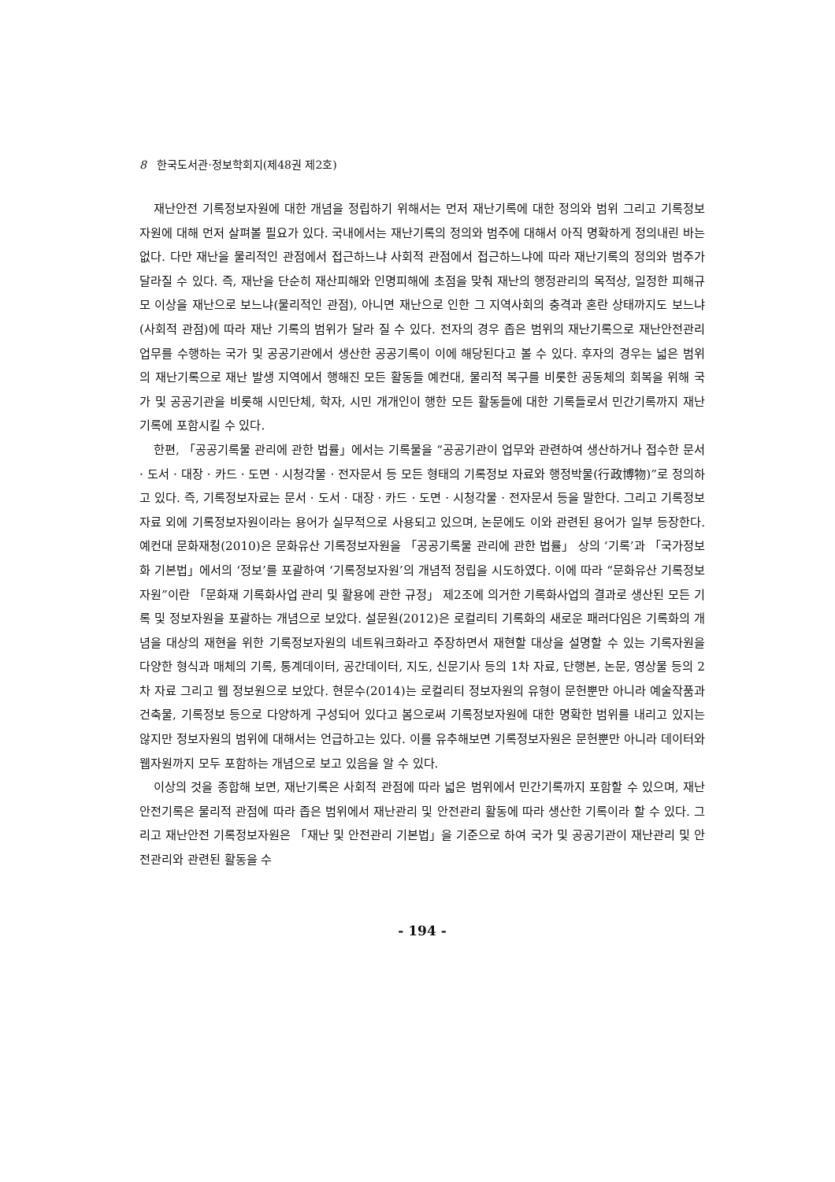8 한국도서관·정보학회지(제48권 제2호)
재난안전 기록정보자원에 대한 개념을 정립하기 위해서는 먼저 재난기록에 대한 정의와 범위 그리고 기록정보자원에 대해 먼저 살펴볼 필요가 있다. 국내에서는 재난기록의 정의와 범주에 대해서 아직 명확하게 정의내린 바는 없다. 다만 재난을 물리적인 관점에서 접근하느냐 사회적 관점에서 접근하느냐에 따라 재난기록의 정의와 범주가 달라질 수 있다. 즉, 재난을 단순히 재산피해와 인명피해에 초점을 맞춰 재난의 행정관리의 목적상, 일정한 피해규모 이상을 재난으로 보느냐(물리적인 관점), 아니면 재난으로 인한 그 지역사회의 충격과 혼란 상태까지도 보느냐(사회적 관점)에 따라 재난 기록의 범위가 달라 질 수 있다. 전자의 경우 좁은 범위의 재난기록으로 재난안전관리 업무를 수행하는 국가 및 공공기관에서 생산한 공공기록이 이에 해당된다고 볼 수 있다. 후자의 경우는 넓은 범위의 재난기록으로 재난 발생 지역에서 행해진 모든 활동들 예컨대, 물리적 복구를 비롯한 공동체의 회복을 위해 국가 및 공공기관을 비롯해 시민단체, 학자, 시민 개개인이 행한 모든 활동들에 대한 기록들로서 민간기록까지 재난기록에 포함시킬 수 있다.
한편, 「공공기록물 관리에 관한 법률」에서는 기록물을 “공공기관이 업무와 관련하여 생산하거나 접수한 문서 · 도서 · 대장 · 카드 · 도면 · 시청각물 · 전자문서 등 모든 형태의 기록정보 자료와 행정박물(行政博物)”로 정의하고 있다. 즉, 기록정보자료는 문서 · 도서 · 대장 · 카드 · 도면 · 시청각물 · 전자문서 등을 말한다. 그리고 기록정보자료 외에 기록정보자원이라는 용어가 실무적으로 사용되고 있으며, 논문에도 이와 관련된 용어가 일부 등장한다. 예컨대 문화재청(2010)은 문화유산 기록정보자원을 「공공기록물 관리에 관한 법률」 상의 ‘기록’과 「국가정보화 기본법」에서의 ‘정보’를 포괄하여 ‘기록정보자원’의 개념적 정립을 시도하였다. 이에 따라 “문화유산 기록정보자원”이란 「문화재 기록화사업 관리 및 활용에 관한 규정」 제2조에 의거한 기록화사업의 결과로 생산된 모든 기록 및 정보자원을 포괄하는 개념으로 보았다. 설문원(2012)은 로컬리티 기록화의 새로운 패러다임은 기록화의 개념을 대상의 재현을 위한 기록정보자원의 네트워크화라고 주장하면서 재현할 대상을 설명할 수 있는 기록자원을 다양한 형식과 매체의 기록, 통계데이터, 공간데이터, 지도, 신문기사 등의 1차 자료, 단행본, 논문, 영상물 등의 2차 자료 그리고 웹 정보원으로 보았다. 현문수(2014)는 로컬리티 정보자원의 유형이 문헌뿐만 아니라 예술작품과 건축물, 기록정보 등으로 다양하게 구성되어 있다고 봄으로써 기록정보자원에 대한 명확한 범위를 내리고 있지는 않지만 정보자원의 범위에 대해서는 언급하고는 있다. 이를 유추해보면 기록정보자원은 문헌뿐만 아니라 데이터와 웹자원까지 모두 포함하는 개념으로 보고 있음을 알 수 있다.
이상의 것을 종합해 보면, 재난기록은 사회적 관점에 따라 넓은 범위에서 민간기록까지 포함할 수 있으며, 재난안전기록은 물리적 관점에 따라 좁은 범위에서 재난관리 및 안전관리 활동에 따라 생산한 기록이라 할 수 있다. 그리고 재난안전 기록정보자원은 「재난 및 안전관리 기본법」을 기준으로 하여 국가 및 공공기관이 재난관리 및 안전관리와 관련된 활동을 수
- 194 -